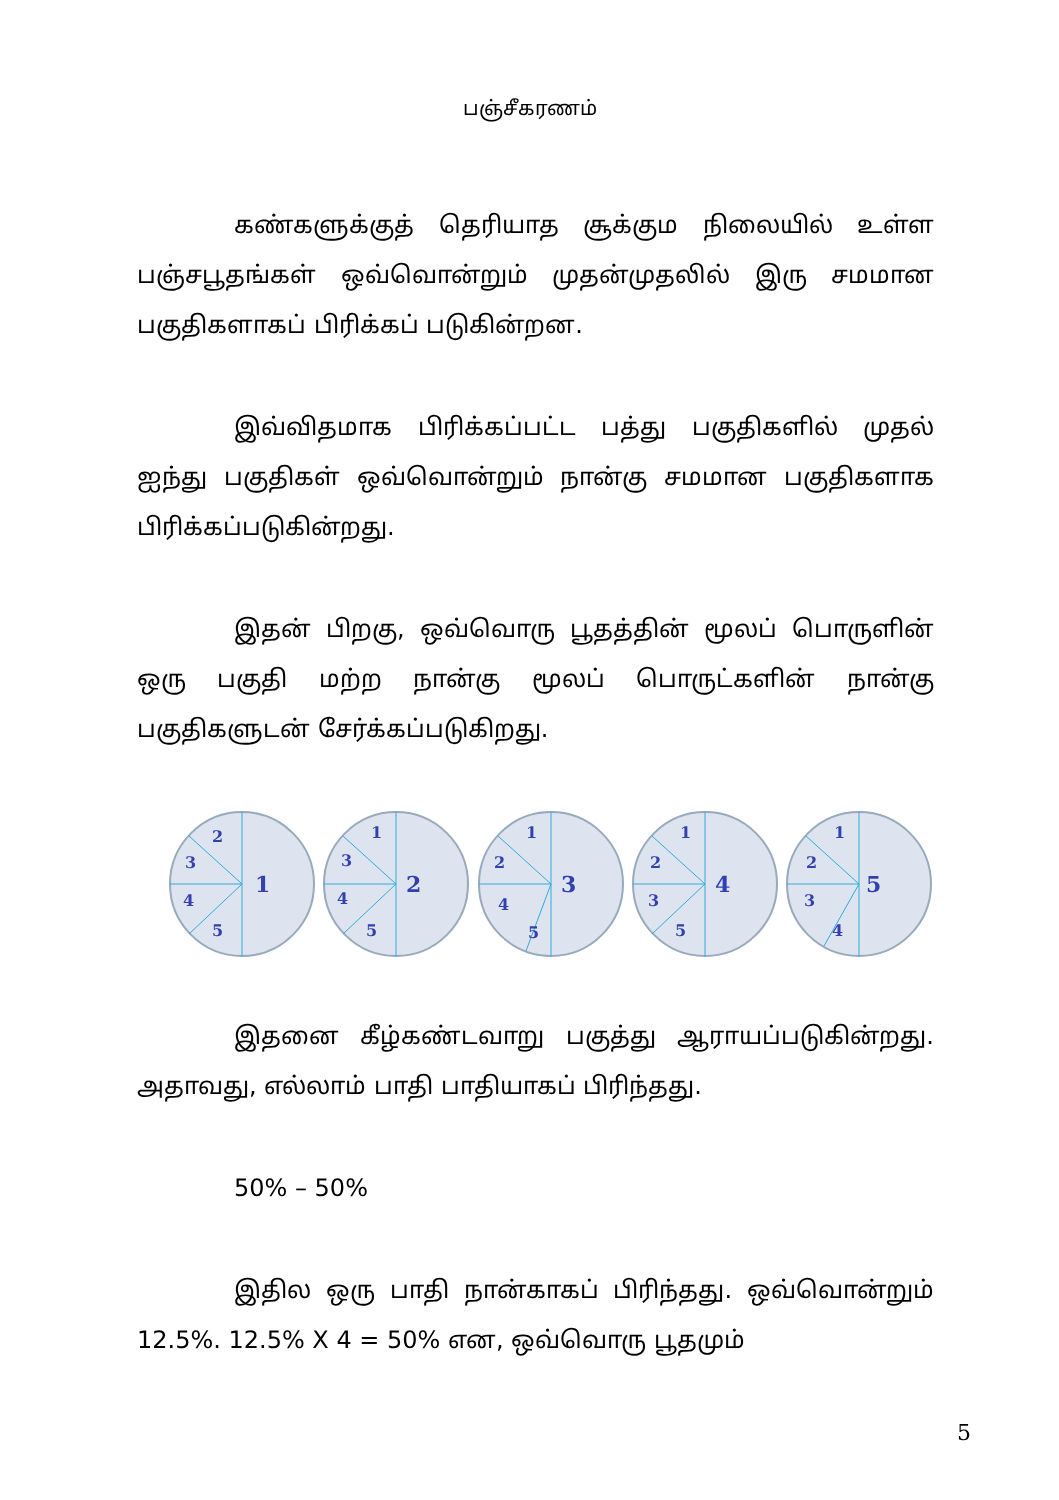பஞ்சீகரணம்
கண்களுக்குத் தெரியாத சூக்கும நிலையில் உள்ள பஞ்சபூதங்கள் ஒவ்வொன்றும் முதன்முதலில் இரு சமமான பகுதிகளாகப் பிரிக்கப் படுகின்றன.
இவ்விதமாக பிரிக்கப்பட்ட பத்து பகுதிகளில் முதல் ஐந்து பகுதிகள் ஒவ்வொன்றும் நான்கு சமமான பகுதிகளாக பிரிக்கப்படுகின்றது.
இதன் பிறகு, ஒவ்வொரு பூதத்தின் மூலப் பொருளின் ஒரு பகுதி மற்ற நான்கு மூலப் பொருட்களின் நான்கு பகுதிகளுடன் சேர்க்கப்படுகிறது.
2
3
4
5
1
1
3
4
5
2
1
2
4
5
3
1
2
3
5
4
1
2
3
4
5
இதனை கீழ்கண்டவாறு பகுத்து ஆராயப்படுகின்றது. அதாவது, எல்லாம் பாதி பாதியாகப் பிரிந்தது.
50% – 50%
இதில ஒரு பாதி நான்காகப் பிரிந்தது. ஒவ்வொன்றும் 12.5%. 12.5% X 4 = 50% என, ஒவ்வொரு பூதமும்
5